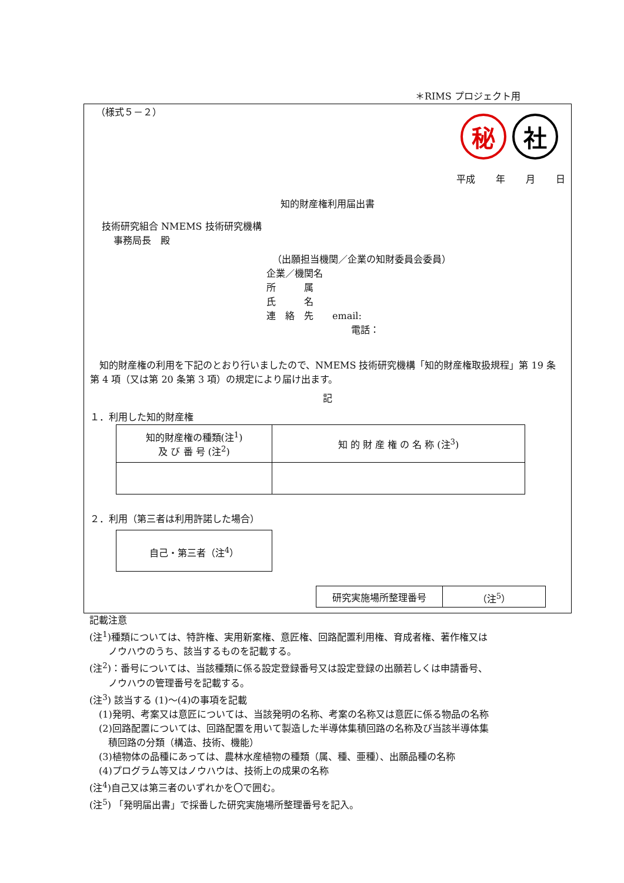＊RIMS プロジェクト用
（様式５－２）
秘 社
平成 年 月 日
知的財産権利用届出書
技術研究組合 NMEMS 技術研究機構
事務局長　殿
（出願担当機関／企業の知財委員会委員）
企業／機関名
所　　　属
氏　　　名
連　絡　先　　email:
電話：
　知的財産権の利用を下記のとおり行いましたので、NMEMS 技術研究機構「知的財産権取扱規程」第 19 条第 4 項（又は第 20 条第 3 項）の規定により届け出ます。
記
１．利用した知的財産権
| 知的財産権の種類(注<sup>1</sup>) 及 び 番 号 (注<sup>2</sup>) | 知 的 財 産 権 の 名 称 (注<sup>3</sup>) |
２．利用（第三者は利用許諾した場合）
| 自己・第三者（注<sup>4</sup>） |
| 研究実施場所整理番号 | （注<sup>5</sup>） |
記載注意
(注<sup>1</sup>)種類については、特許権、実用新案権、意匠権、回路配置利用権、育成者権、著作権又は
　　ノウハウのうち、該当するものを記載する。
(注<sup>2</sup>)：番号については、当該種類に係る設定登録番号又は設定登録の出願若しくは申請番号、
　　ノウハウの管理番号を記載する。
(注<sup>3</sup>) 該当する (1)～(4)の事項を記載
　(1)発明、考案又は意匠については、当該発明の名称、考案の名称又は意匠に係る物品の名称
　(2)回路配置については、回路配置を用いて製造した半導体集積回路の名称及び当該半導体集
　　積回路の分類（構造、技術、機能）
　(3)植物体の品種にあっては、農林水産植物の種類（属、種、亜種）、出願品種の名称
　(4)プログラム等又はノウハウは、技術上の成果の名称
(注<sup>4</sup>)自己又は第三者のいずれかを〇で囲む。
(注<sup>5</sup>) 「発明届出書」で採番した研究実施場所整理番号を記入。